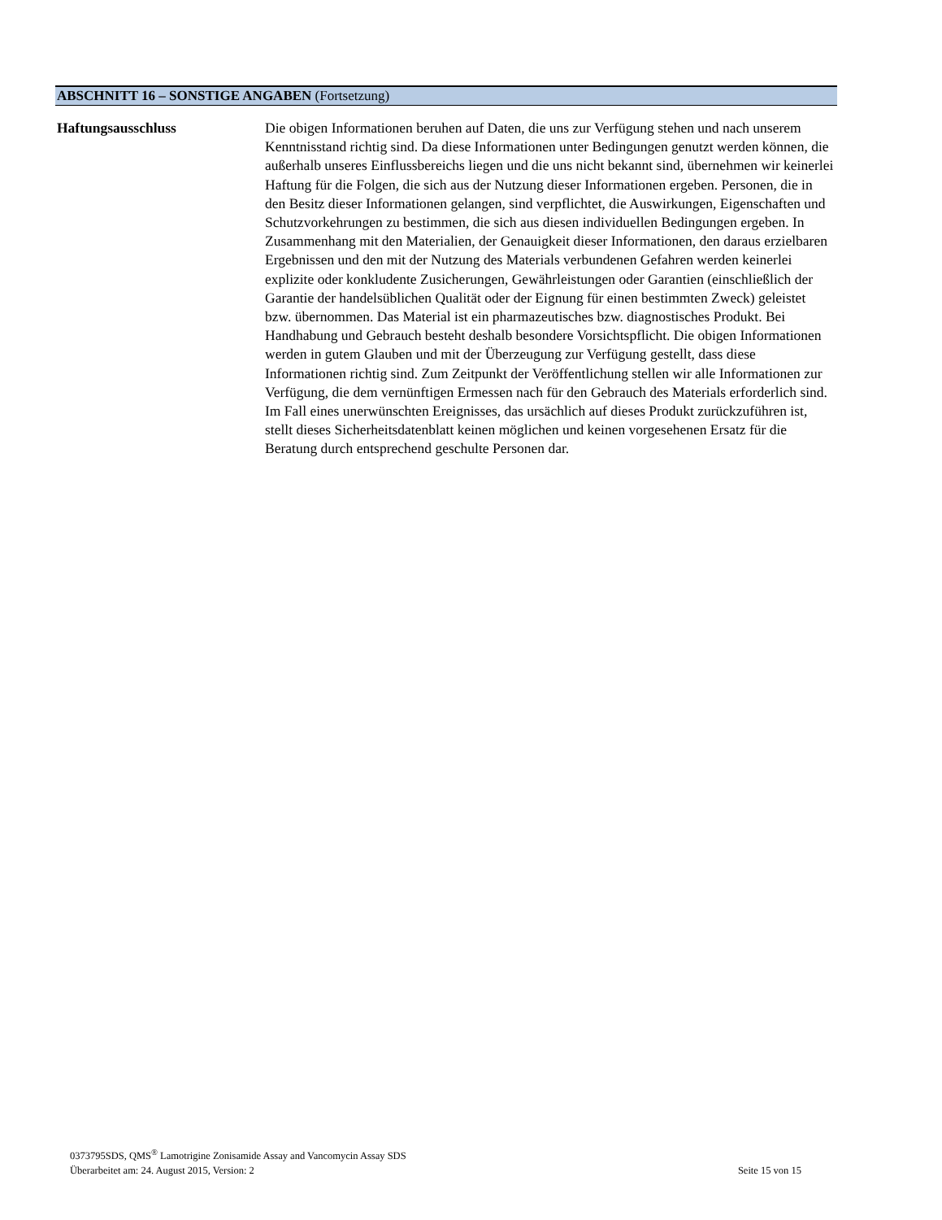ABSCHNITT 16 – SONSTIGE ANGABEN (Fortsetzung)
Haftungsausschluss Die obigen Informationen beruhen auf Daten, die uns zur Verfügung stehen und nach unserem Kenntnisstand richtig sind. Da diese Informationen unter Bedingungen genutzt werden können, die außerhalb unseres Einflussbereichs liegen und die uns nicht bekannt sind, übernehmen wir keinerlei Haftung für die Folgen, die sich aus der Nutzung dieser Informationen ergeben. Personen, die in den Besitz dieser Informationen gelangen, sind verpflichtet, die Auswirkungen, Eigenschaften und Schutzvorkehrungen zu bestimmen, die sich aus diesen individuellen Bedingungen ergeben. In Zusammenhang mit den Materialien, der Genauigkeit dieser Informationen, den daraus erzielbaren Ergebnissen und den mit der Nutzung des Materials verbundenen Gefahren werden keinerlei explizite oder konkludente Zusicherungen, Gewährleistungen oder Garantien (einschließlich der Garantie der handelsüblichen Qualität oder der Eignung für einen bestimmten Zweck) geleistet bzw. übernommen. Das Material ist ein pharmazeutisches bzw. diagnostisches Produkt. Bei Handhabung und Gebrauch besteht deshalb besondere Vorsichtspflicht. Die obigen Informationen werden in gutem Glauben und mit der Überzeugung zur Verfügung gestellt, dass diese Informationen richtig sind. Zum Zeitpunkt der Veröffentlichung stellen wir alle Informationen zur Verfügung, die dem vernünftigen Ermessen nach für den Gebrauch des Materials erforderlich sind. Im Fall eines unerwünschten Ereignisses, das ursächlich auf dieses Produkt zurückzuführen ist, stellt dieses Sicherheitsdatenblatt keinen möglichen und keinen vorgesehenen Ersatz für die Beratung durch entsprechend geschulte Personen dar.
0373795SDS, QMS<sup>®</sup> Lamotrigine Zonisamide Assay and Vancomycin Assay SDS
Überarbeitet am: 24. August 2015, Version: 2 Seite 15 von 15